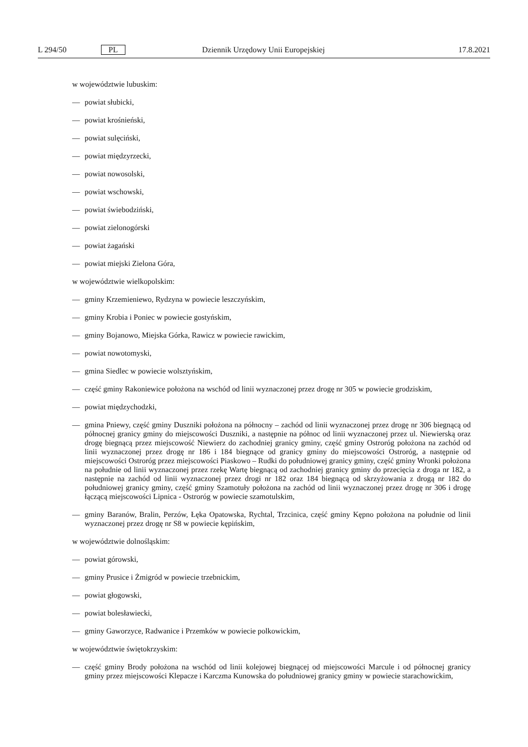L 294/50 PL Dziennik Urzędowy Unii Europejskiej 17.8.2021
w województwie lubuskim:
— powiat słubicki,
— powiat krośnieński,
— powiat sulęciński,
— powiat międzyrzecki,
— powiat nowosolski,
— powiat wschowski,
— powiat świebodziński,
— powiat zielonogórski
— powiat żagański
— powiat miejski Zielona Góra,
w województwie wielkopolskim:
— gminy Krzemieniewo, Rydzyna w powiecie leszczyńskim,
— gminy Krobia i Poniec w powiecie gostyńskim,
— gminy Bojanowo, Miejska Górka, Rawicz w powiecie rawickim,
— powiat nowotomyski,
— gmina Siedlec w powiecie wolsztyńskim,
— część gminy Rakoniewice położona na wschód od linii wyznaczonej przez drogę nr 305 w powiecie grodziskim,
— powiat międzychodzki,
— gmina Pniewy, część gminy Duszniki położona na północny – zachód od linii wyznaczonej przez drogę nr 306 biegnącą od północnej granicy gminy do miejscowości Duszniki, a następnie na północ od linii wyznaczonej przez ul. Niewierską oraz drogę biegnącą przez miejscowość Niewierz do zachodniej granicy gminy, część gminy Ostro­róg położona na zachód od linii wyznaczonej przez drogę nr 186 i 184 biegnące od granicy gminy do miejscowości Ostroróg, a następnie od miejscowości Ostroróg przez miejscowości Piaskowo – Rudki do południowej granicy gminy, część gminy Wronki położona na południe od linii wyznaczonej przez rzekę Wartę biegnącą od zachodniej granicy gminy do przecięcia z droga nr 182, a następnie na zachód od linii wyznaczonej przez drogi nr 182 oraz 184 biegnącą od skrzyżowania z drogą nr 182 do południowej granicy gminy, część gminy Szamotuły położona na zachód od linii wyznaczonej przez drogę nr 306 i drogę łączącą miejscowości Lipnica - Ostroróg w powiecie sza­motulskim,
— gminy Baranów, Bralin, Perzów, Łęka Opatowska, Rychtal, Trzcinica, część gminy Kępno położona na południe od linii wyznaczonej przez drogę nr S8 w powiecie kępińskim,
w województwie dolnośląskim:
— powiat górowski,
— gminy Prusice i Żmigród w powiecie trzebnickim,
— powiat głogowski,
— powiat bolesławiecki,
— gminy Gaworzyce, Radwanice i Przemków w powiecie polkowickim,
w województwie świętokrzyskim:
— część gminy Brody położona na wschód od linii kolejowej biegnącej od miejscowości Marcule i od północnej gra­nicy gminy przez miejscowości Klepacze i Karczma Kunowska do południowej granicy gminy w powiecie starach­owickim,